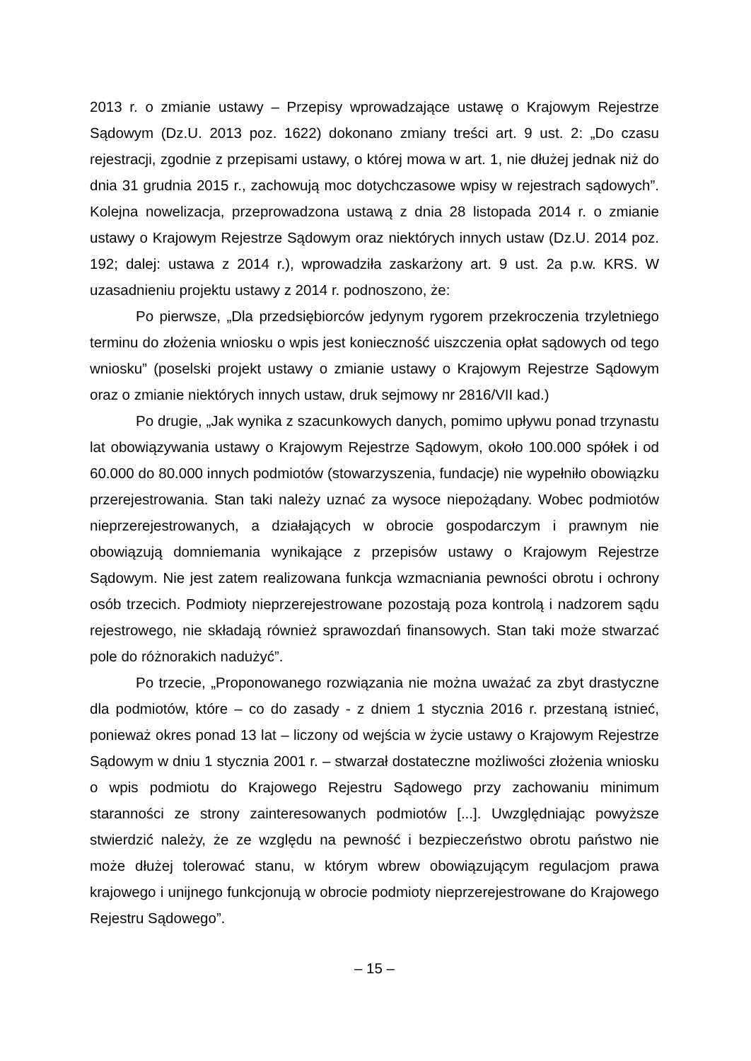2013 r. o zmianie ustawy – Przepisy wprowadzające ustawę o Krajowym Rejestrze Sądowym (Dz.U. 2013 poz. 1622) dokonano zmiany treści art. 9 ust. 2: „Do czasu rejestracji, zgodnie z przepisami ustawy, o której mowa w art. 1, nie dłużej jednak niż do dnia 31 grudnia 2015 r., zachowują moc dotychczasowe wpisy w rejestrach sądowych”. Kolejna nowelizacja, przeprowadzona ustawą z dnia 28 listopada 2014 r. o zmianie ustawy o Krajowym Rejestrze Sądowym oraz niektórych innych ustaw (Dz.U. 2014 poz. 192; dalej: ustawa z 2014 r.), wprowadziła zaskarżony art. 9 ust. 2a p.w. KRS. W uzasadnieniu projektu ustawy z 2014 r. podnoszono, że:
Po pierwsze, „Dla przedsiębiorców jedynym rygorem przekroczenia trzyletniego terminu do złożenia wniosku o wpis jest konieczność uiszczenia opłat sądowych od tego wniosku” (poselski projekt ustawy o zmianie ustawy o Krajowym Rejestrze Sądowym oraz o zmianie niektórych innych ustaw, druk sejmowy nr 2816/VII kad.)
Po drugie, „Jak wynika z szacunkowych danych, pomimo upływu ponad trzynastu lat obowiązywania ustawy o Krajowym Rejestrze Sądowym, około 100.000 spółek i od 60.000 do 80.000 innych podmiotów (stowarzyszenia, fundacje) nie wypełniło obowiązku przerejestrowania. Stan taki należy uznać za wysoce niepożądany. Wobec podmiotów nieprzerejestrowanych, a działających w obrocie gospodarczym i prawnym nie obowiązują domniemania wynikające z przepisów ustawy o Krajowym Rejestrze Sądowym. Nie jest zatem realizowana funkcja wzmacniania pewności obrotu i ochrony osób trzecich. Podmioty nieprzerejestrowane pozostają poza kontrolą i nadzorem sądu rejestrowego, nie składają również sprawozdań finansowych. Stan taki może stwarzać pole do różnorakich nadużyć”.
Po trzecie, „Proponowanego rozwiązania nie można uważać za zbyt drastyczne dla podmiotów, które – co do zasady - z dniem 1 stycznia 2016 r. przestaną istnieć, ponieważ okres ponad 13 lat – liczony od wejścia w życie ustawy o Krajowym Rejestrze Sądowym w dniu 1 stycznia 2001 r. – stwarzał dostateczne możliwości złożenia wniosku o wpis podmiotu do Krajowego Rejestru Sądowego przy zachowaniu minimum staranności ze strony zainteresowanych podmiotów [...]. Uwzględniając powyższe stwierdzić należy, że ze względu na pewność i bezpieczeństwo obrotu państwo nie może dłużej tolerować stanu, w którym wbrew obowiązującym regulacjom prawa krajowego i unijnego funkcjonują w obrocie podmioty nieprzerejestrowane do Krajowego Rejestru Sądowego”.
– 15 –